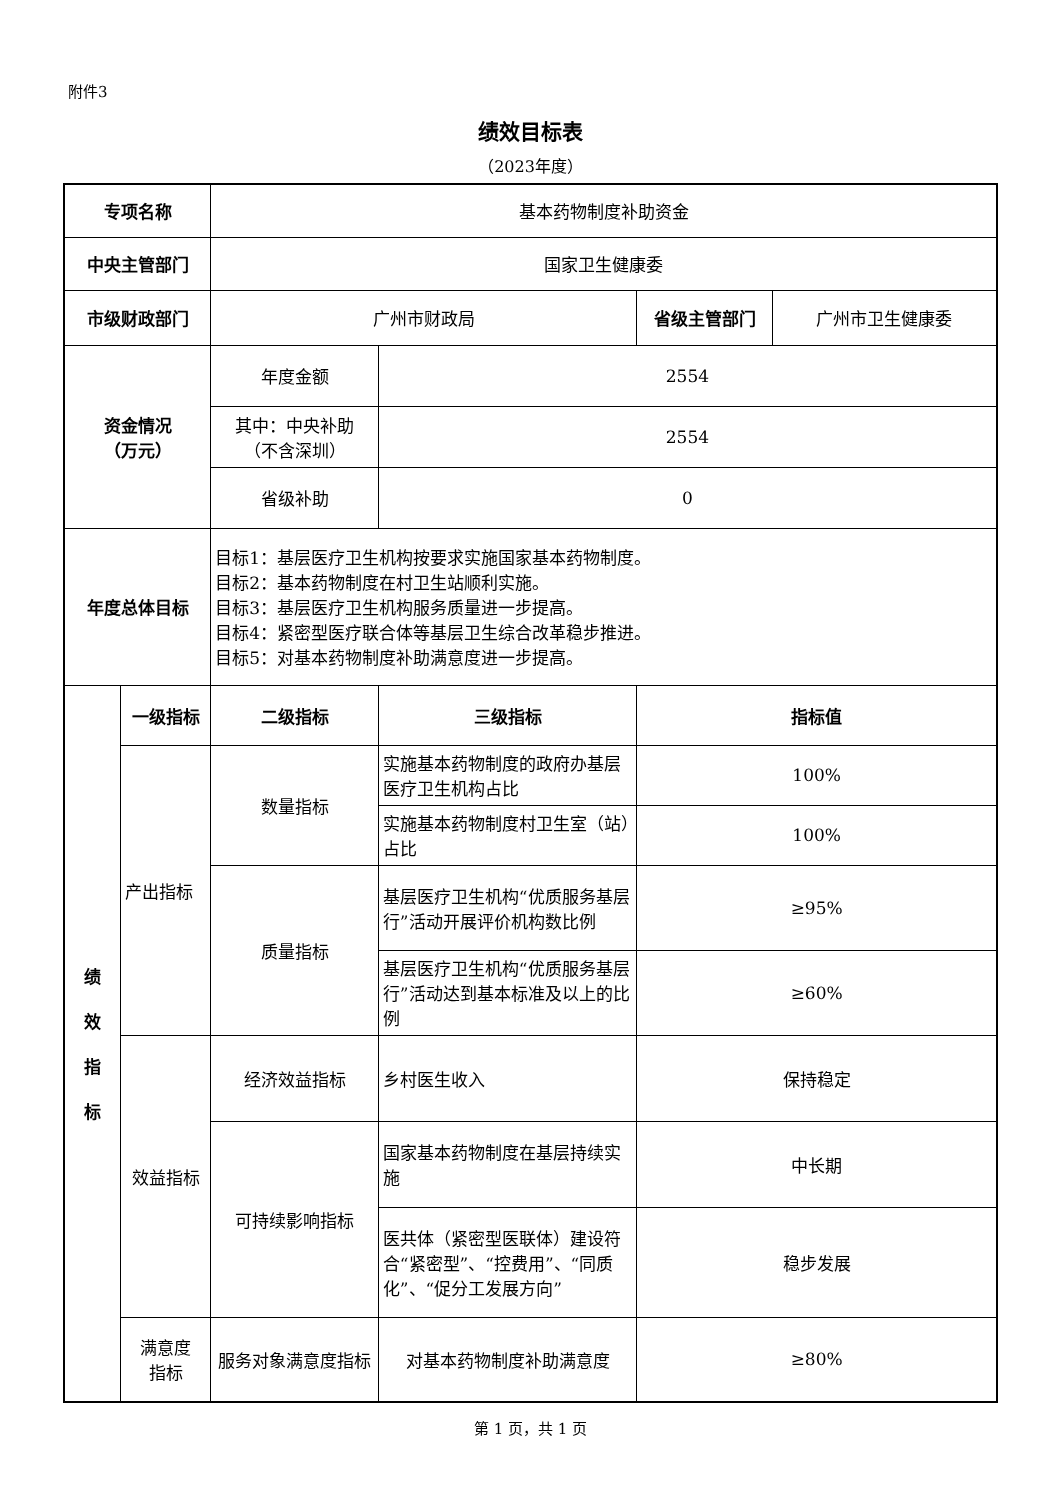附件3
绩效目标表
（2023年度）
| 专项名称 | | 基本药物制度补助资金 | | | |
| 中央主管部门 | | 国家卫生健康委 | | | |
| 市级财政部门 | | 广州市财政局 | | 省级主管部门 | 广州市卫生健康委 |
| 资金情况 （万元） | | 年度金额 | 2554 | | |
| | | 其中：中央补助 （不含深圳） | 2554 | | |
| | | 省级补助 | 0 | | |
| 年度总体目标 | | 目标1：基层医疗卫生机构按要求实施国家基本药物制度。 目标2：基本药物制度在村卫生站顺利实施。 目标3：基层医疗卫生机构服务质量进一步提高。 目标4：紧密型医疗联合体等基层卫生综合改革稳步推进。 目标5：对基本药物制度补助满意度进一步提高。 | | | |
| 绩 效 指 标 | 一级指标 | 二级指标 | 三级指标 | 指标值 | |
| | 产出指标 | 数量指标 | 实施基本药物制度的政府办基层医疗卫生机构占比 | 100% | |
| | | | 实施基本药物制度村卫生室（站）占比 | 100% | |
| | | 质量指标 | 基层医疗卫生机构“优质服务基层行”活动开展评价机构数比例 | ≥95% | |
| | | | 基层医疗卫生机构“优质服务基层行”活动达到基本标准及以上的比例 | ≥60% | |
| | 效益指标 | 经济效益指标 | 乡村医生收入 | 保持稳定 | |
| | | 可持续影响指标 | 国家基本药物制度在基层持续实施 | 中长期 | |
| | | | 医共体（紧密型医联体）建设符合“紧密型”、“控费用”、“同质化”、“促分工发展方向” | 稳步发展 | |
| | 满意度 指标 | 服务对象满意度指标 | 对基本药物制度补助满意度 | ≥80% | |
第 1 页，共 1 页